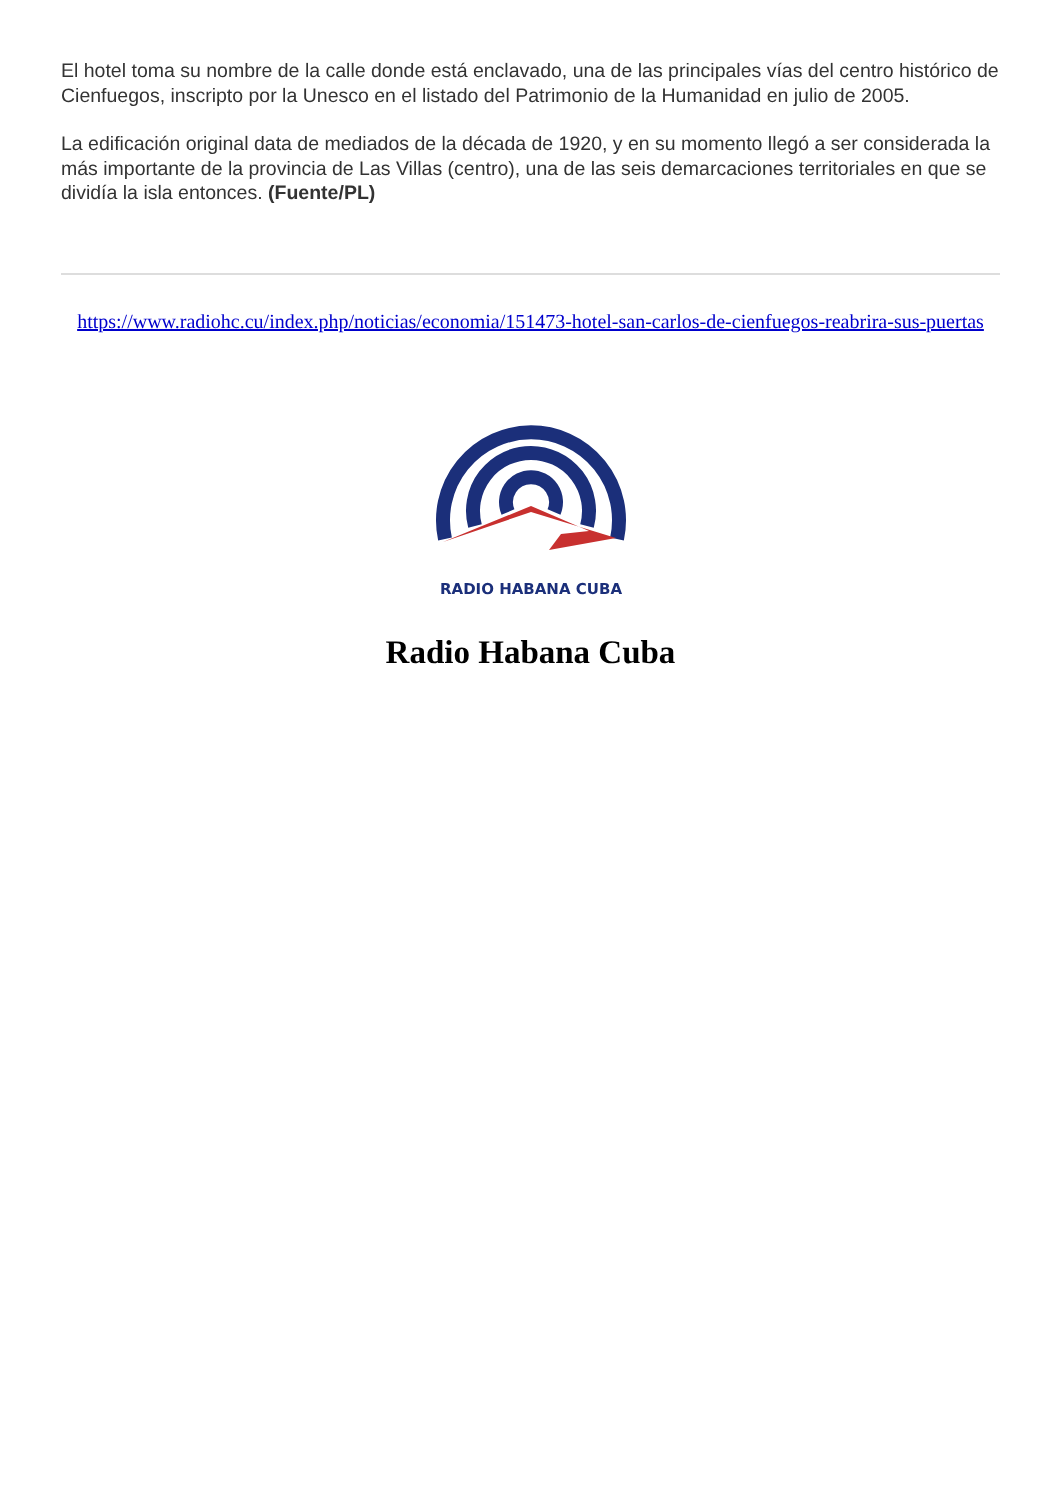El hotel toma su nombre de la calle donde está enclavado, una de las principales vías del centro histórico de Cienfuegos, inscripto por la Unesco en el listado del Patrimonio de la Humanidad en julio de 2005.
La edificación original data de mediados de la década de 1920, y en su momento llegó a ser considerada la más importante de la provincia de Las Villas (centro), una de las seis demarcaciones territoriales en que se dividía la isla entonces. (Fuente/PL)
https://www.radiohc.cu/index.php/noticias/economia/151473-hotel-san-carlos-de-cienfuegos-reabrira-sus-puertas
RADIO HABANA CUBA
Radio Habana Cuba